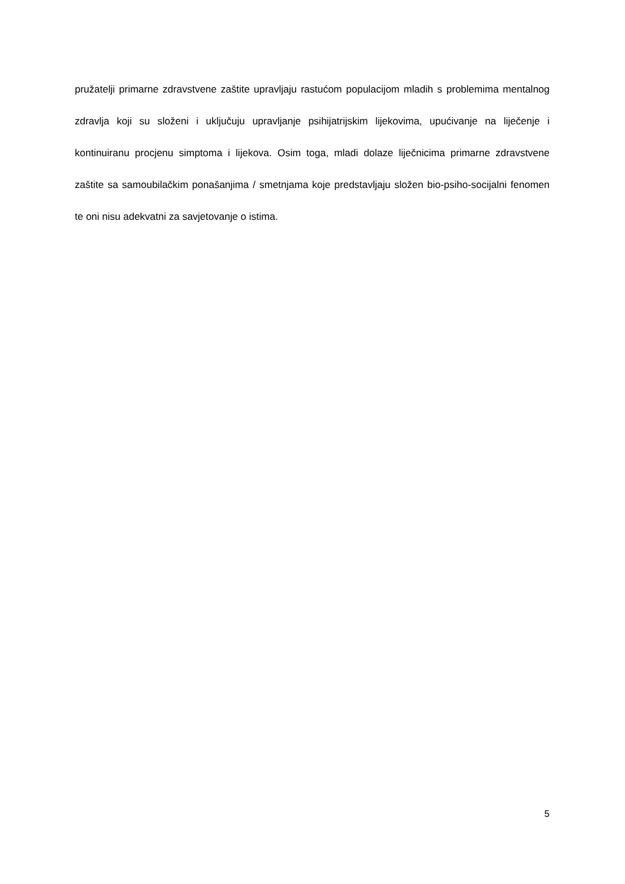pružatelji primarne zdravstvene zaštite upravljaju rastućom populacijom mladih s problemima mentalnog zdravlja koji su složeni i uključuju upravljanje psihijatrijskim lijekovima, upućivanje na liječenje i kontinuiranu procjenu simptoma i lijekova. Osim toga, mladi dolaze liječnicima primarne zdravstvene zaštite sa samoubilačkim ponašanjima / smetnjama koje predstavljaju složen bio-psiho-socijalni fenomen te oni nisu adekvatni za savjetovanje o istima.
5